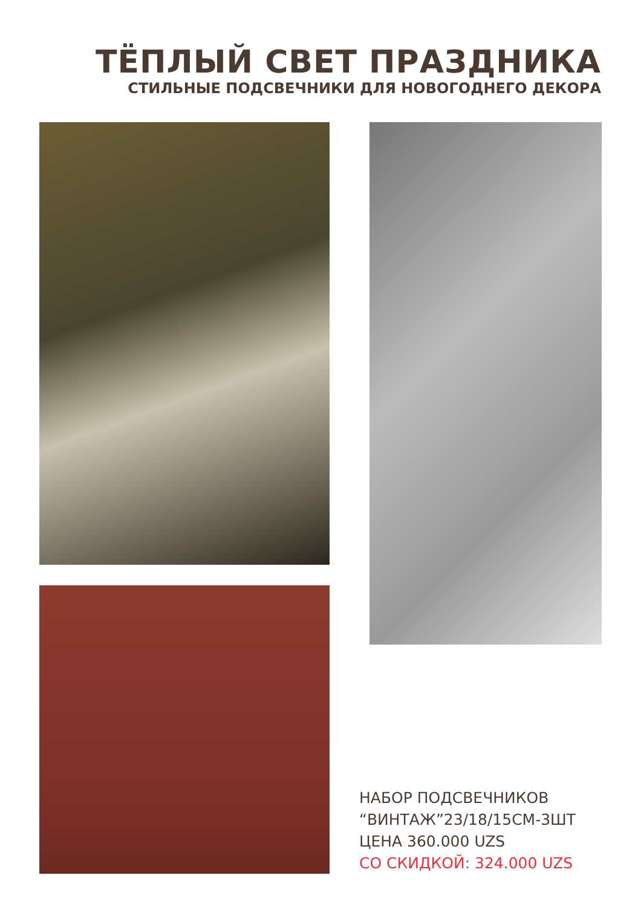ТЁПЛЫЙ СВЕТ ПРАЗДНИКА
СТИЛЬНЫЕ ПОДСВЕЧНИКИ ДЛЯ НОВОГОДНЕГО ДЕКОРА
НАБОР ПОДСВЕЧНИКОВ
“ВИНТАЖ”23/18/15СМ-3ШТ
ЦЕНА 360.000 UZS
СО СКИДКОЙ: 324.000 UZS